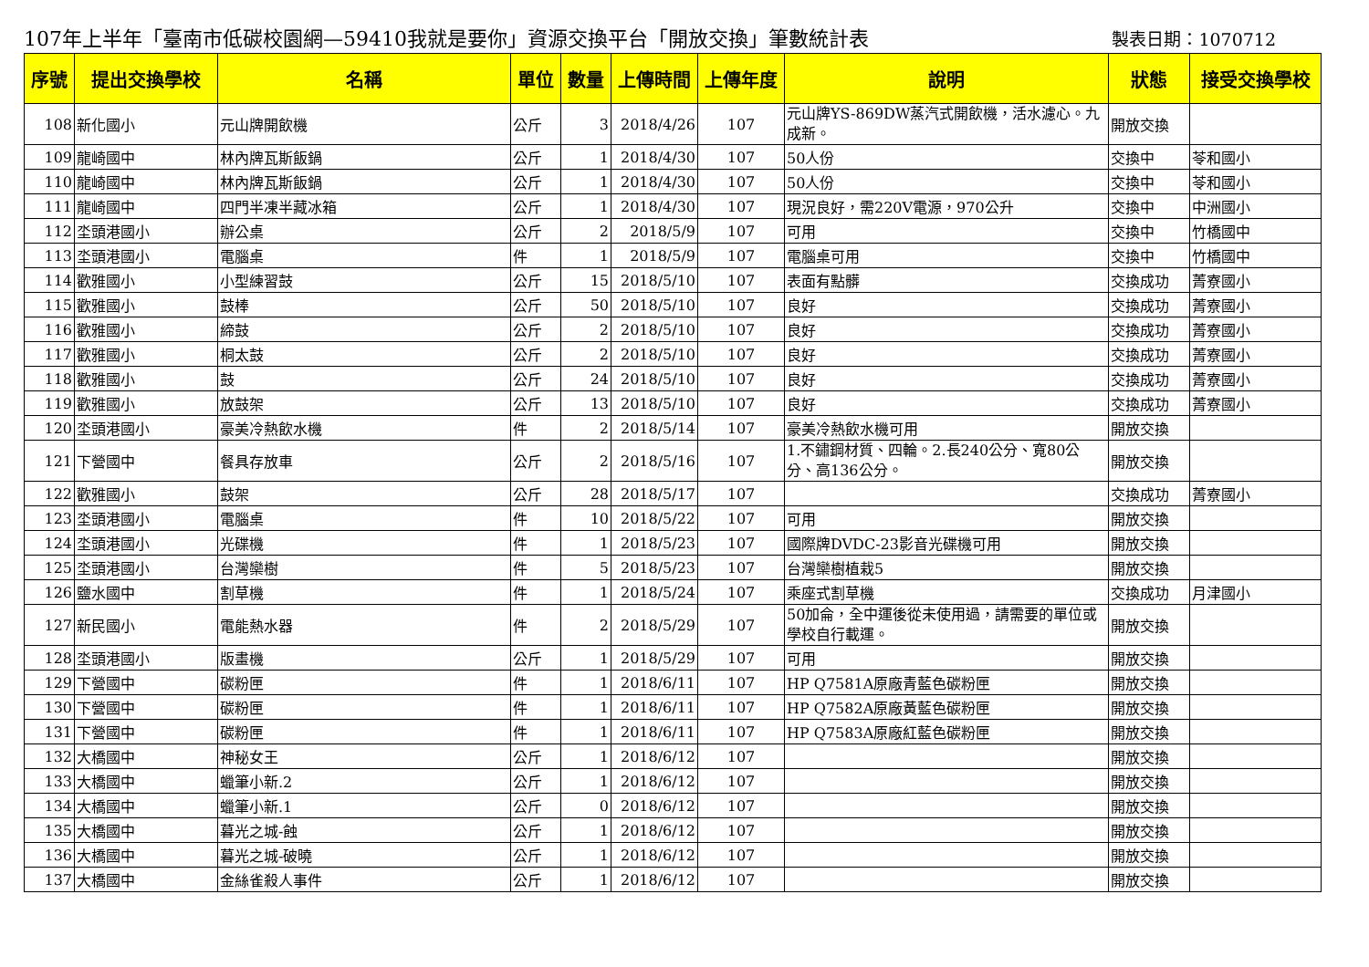107年上半年「臺南市低碳校園網—59410我就是要你」資源交換平台「開放交換」筆數統計表 製表日期：1070712
| 序號 | 提出交換學校 | 名稱 | 單位 | 數量 | 上傳時間 | 上傳年度 | 說明 | 狀態 | 接受交換學校 |
| --- | --- | --- | --- | --- | --- | --- | --- | --- | --- |
| 108 | 新化國小 | 元山牌開飲機 | 公斤 | 3 | 2018/4/26 | 107 | 元山牌YS-869DW蒸汽式開飲機，活水濾心。九成新。 | 開放交換 | |
| 109 | 龍崎國中 | 林內牌瓦斯飯鍋 | 公斤 | 1 | 2018/4/30 | 107 | 50人份 | 交換中 | 苓和國小 |
| 110 | 龍崎國中 | 林內牌瓦斯飯鍋 | 公斤 | 1 | 2018/4/30 | 107 | 50人份 | 交換中 | 苓和國小 |
| 111 | 龍崎國中 | 四門半凍半藏冰箱 | 公斤 | 1 | 2018/4/30 | 107 | 現況良好，需220V電源，970公升 | 交換中 | 中洲國小 |
| 112 | 坔頭港國小 | 辦公桌 | 公斤 | 2 | 2018/5/9 | 107 | 可用 | 交換中 | 竹橋國中 |
| 113 | 坔頭港國小 | 電腦桌 | 件 | 1 | 2018/5/9 | 107 | 電腦桌可用 | 交換中 | 竹橋國中 |
| 114 | 歡雅國小 | 小型練習鼓 | 公斤 | 15 | 2018/5/10 | 107 | 表面有點髒 | 交換成功 | 菁寮國小 |
| 115 | 歡雅國小 | 鼓棒 | 公斤 | 50 | 2018/5/10 | 107 | 良好 | 交換成功 | 菁寮國小 |
| 116 | 歡雅國小 | 締鼓 | 公斤 | 2 | 2018/5/10 | 107 | 良好 | 交換成功 | 菁寮國小 |
| 117 | 歡雅國小 | 桐太鼓 | 公斤 | 2 | 2018/5/10 | 107 | 良好 | 交換成功 | 菁寮國小 |
| 118 | 歡雅國小 | 鼓 | 公斤 | 24 | 2018/5/10 | 107 | 良好 | 交換成功 | 菁寮國小 |
| 119 | 歡雅國小 | 放鼓架 | 公斤 | 13 | 2018/5/10 | 107 | 良好 | 交換成功 | 菁寮國小 |
| 120 | 坔頭港國小 | 豪美冷熱飲水機 | 件 | 2 | 2018/5/14 | 107 | 豪美冷熱飲水機可用 | 開放交換 | |
| 121 | 下營國中 | 餐具存放車 | 公斤 | 2 | 2018/5/16 | 107 | 1.不鏽鋼材質、四輪。2.長240公分、寬80公分、高136公分。 | 開放交換 | |
| 122 | 歡雅國小 | 鼓架 | 公斤 | 28 | 2018/5/17 | 107 | | 交換成功 | 菁寮國小 |
| 123 | 坔頭港國小 | 電腦桌 | 件 | 10 | 2018/5/22 | 107 | 可用 | 開放交換 | |
| 124 | 坔頭港國小 | 光碟機 | 件 | 1 | 2018/5/23 | 107 | 國際牌DVDC-23影音光碟機可用 | 開放交換 | |
| 125 | 坔頭港國小 | 台灣欒樹 | 件 | 5 | 2018/5/23 | 107 | 台灣欒樹植栽5 | 開放交換 | |
| 126 | 鹽水國中 | 割草機 | 件 | 1 | 2018/5/24 | 107 | 乘座式割草機 | 交換成功 | 月津國小 |
| 127 | 新民國小 | 電能熱水器 | 件 | 2 | 2018/5/29 | 107 | 50加侖，全中運後從未使用過，請需要的單位或學校自行載運。 | 開放交換 | |
| 128 | 坔頭港國小 | 版畫機 | 公斤 | 1 | 2018/5/29 | 107 | 可用 | 開放交換 | |
| 129 | 下營國中 | 碳粉匣 | 件 | 1 | 2018/6/11 | 107 | HP Q7581A原廠青藍色碳粉匣 | 開放交換 | |
| 130 | 下營國中 | 碳粉匣 | 件 | 1 | 2018/6/11 | 107 | HP Q7582A原廠黃藍色碳粉匣 | 開放交換 | |
| 131 | 下營國中 | 碳粉匣 | 件 | 1 | 2018/6/11 | 107 | HP Q7583A原廠紅藍色碳粉匣 | 開放交換 | |
| 132 | 大橋國中 | 神秘女王 | 公斤 | 1 | 2018/6/12 | 107 | | 開放交換 | |
| 133 | 大橋國中 | 蠟筆小新.2 | 公斤 | 1 | 2018/6/12 | 107 | | 開放交換 | |
| 134 | 大橋國中 | 蠟筆小新.1 | 公斤 | 0 | 2018/6/12 | 107 | | 開放交換 | |
| 135 | 大橋國中 | 暮光之城-蝕 | 公斤 | 1 | 2018/6/12 | 107 | | 開放交換 | |
| 136 | 大橋國中 | 暮光之城-破曉 | 公斤 | 1 | 2018/6/12 | 107 | | 開放交換 | |
| 137 | 大橋國中 | 金絲雀殺人事件 | 公斤 | 1 | 2018/6/12 | 107 | | 開放交換 | |